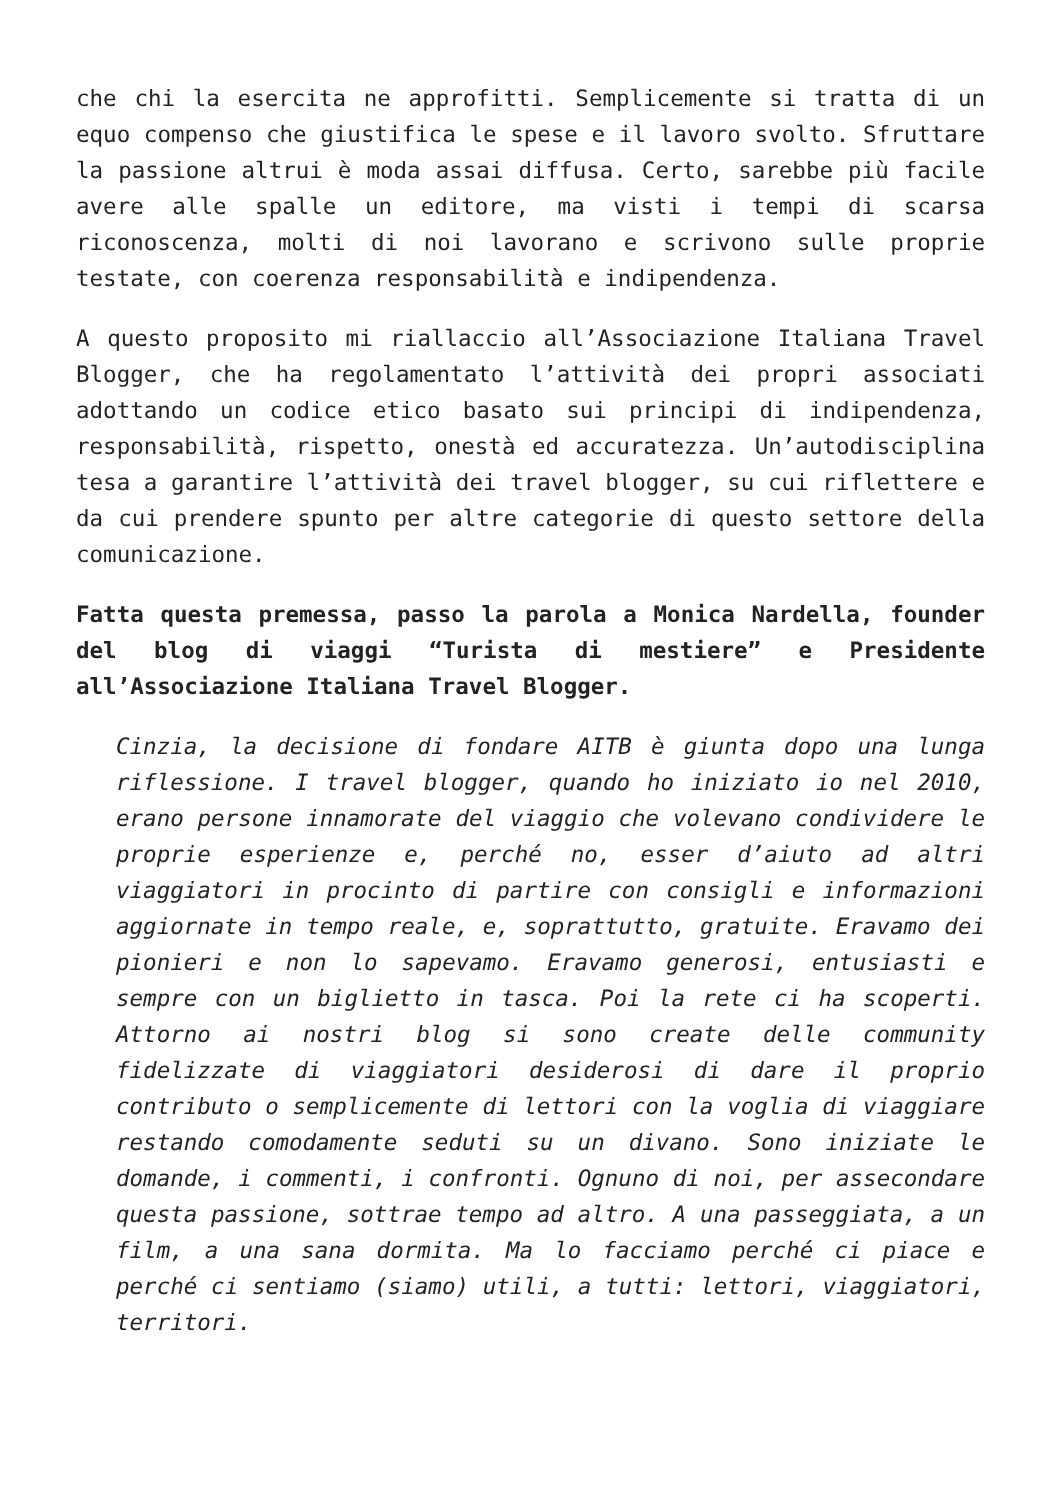che chi la esercita ne approfitti. Semplicemente si tratta di un equo compenso che giustifica le spese e il lavoro svolto. Sfruttare la passione altrui è moda assai diffusa. Certo, sarebbe più facile avere alle spalle un editore, ma visti i tempi di scarsa riconoscenza, molti di noi lavorano e scrivono sulle proprie testate, con coerenza responsabilità e indipendenza.
A questo proposito mi riallaccio all’Associazione Italiana Travel Blogger, che ha regolamentato l’attività dei propri associati adottando un codice etico basato sui principi di indipendenza, responsabilità, rispetto, onestà ed accuratezza. Un’autodisciplina tesa a garantire l’attività dei travel blogger, su cui riflettere e da cui prendere spunto per altre categorie di questo settore della comunicazione.
Fatta questa premessa, passo la parola a Monica Nardella, founder del blog di viaggi “Turista di mestiere” e Presidente all’Associazione Italiana Travel Blogger.
Cinzia, la decisione di fondare AITB è giunta dopo una lunga riflessione. I travel blogger, quando ho iniziato io nel 2010, erano persone innamorate del viaggio che volevano condividere le proprie esperienze e, perché no, esser d’aiuto ad altri viaggiatori in procinto di partire con consigli e informazioni aggiornate in tempo reale, e, soprattutto, gratuite. Eravamo dei pionieri e non lo sapevamo. Eravamo generosi, entusiasti e sempre con un biglietto in tasca. Poi la rete ci ha scoperti. Attorno ai nostri blog si sono create delle community fidelizzate di viaggiatori desiderosi di dare il proprio contributo o semplicemente di lettori con la voglia di viaggiare restando comodamente seduti su un divano. Sono iniziate le domande, i commenti, i confronti. Ognuno di noi, per assecondare questa passione, sottrae tempo ad altro. A una passeggiata, a un film, a una sana dormita. Ma lo facciamo perché ci piace e perché ci sentiamo (siamo) utili, a tutti: lettori, viaggiatori, territori.